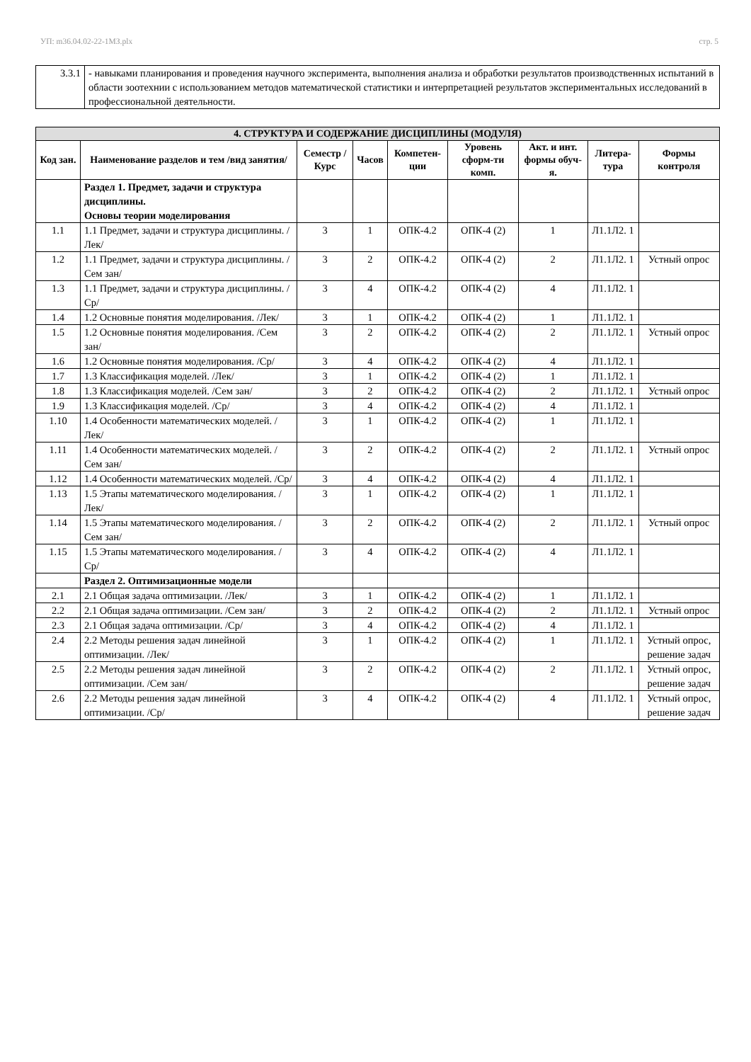УП: m36.04.02-22-1МЗ.plx стр. 5
| 3.3.1 | - навыками планирования и проведения научного эксперимента, выполнения анализа и обработки результатов производственных испытаний в области зоотехнии с использованием методов математической статистики и интерпретацией результатов экспериментальных исследований в профессиональной деятельности. |
| 4. СТРУКТУРА И СОДЕРЖАНИЕ ДИСЦИПЛИНЫ (МОДУЛЯ) | | | | | | | | |
| --- | --- | --- | --- | --- | --- | --- | --- | --- |
| Код зан. | Наименование разделов и тем /вид занятия/ | Семестр / Курс | Часов | Компетен-ции | Уровень сформ-ти комп. | Акт. и инт. формы обуч-я. | Литера-тура | Формы контроля |
| | Раздел 1. Предмет, задачи и структура дисциплины. Основы теории моделирования | | | | | | | |
| 1.1 | 1.1 Предмет, задачи и структура дисциплины. /Лек/ | 3 | 1 | ОПК-4.2 | ОПК-4 (2) | 1 | Л1.1Л2. 1 | |
| 1.2 | 1.1 Предмет, задачи и структура дисциплины. /Сем зан/ | 3 | 2 | ОПК-4.2 | ОПК-4 (2) | 2 | Л1.1Л2. 1 | Устный опрос |
| 1.3 | 1.1 Предмет, задачи и структура дисциплины. /Ср/ | 3 | 4 | ОПК-4.2 | ОПК-4 (2) | 4 | Л1.1Л2. 1 | |
| 1.4 | 1.2 Основные понятия моделирования. /Лек/ | 3 | 1 | ОПК-4.2 | ОПК-4 (2) | 1 | Л1.1Л2. 1 | |
| 1.5 | 1.2 Основные понятия моделирования. /Сем зан/ | 3 | 2 | ОПК-4.2 | ОПК-4 (2) | 2 | Л1.1Л2. 1 | Устный опрос |
| 1.6 | 1.2 Основные понятия моделирования. /Ср/ | 3 | 4 | ОПК-4.2 | ОПК-4 (2) | 4 | Л1.1Л2. 1 | |
| 1.7 | 1.3 Классификация моделей. /Лек/ | 3 | 1 | ОПК-4.2 | ОПК-4 (2) | 1 | Л1.1Л2. 1 | |
| 1.8 | 1.3 Классификация моделей. /Сем зан/ | 3 | 2 | ОПК-4.2 | ОПК-4 (2) | 2 | Л1.1Л2. 1 | Устный опрос |
| 1.9 | 1.3 Классификация моделей. /Ср/ | 3 | 4 | ОПК-4.2 | ОПК-4 (2) | 4 | Л1.1Л2. 1 | |
| 1.10 | 1.4 Особенности математических моделей. /Лек/ | 3 | 1 | ОПК-4.2 | ОПК-4 (2) | 1 | Л1.1Л2. 1 | |
| 1.11 | 1.4 Особенности математических моделей. /Сем зан/ | 3 | 2 | ОПК-4.2 | ОПК-4 (2) | 2 | Л1.1Л2. 1 | Устный опрос |
| 1.12 | 1.4 Особенности математических моделей. /Ср/ | 3 | 4 | ОПК-4.2 | ОПК-4 (2) | 4 | Л1.1Л2. 1 | |
| 1.13 | 1.5 Этапы математического моделирования. /Лек/ | 3 | 1 | ОПК-4.2 | ОПК-4 (2) | 1 | Л1.1Л2. 1 | |
| 1.14 | 1.5 Этапы математического моделирования. /Сем зан/ | 3 | 2 | ОПК-4.2 | ОПК-4 (2) | 2 | Л1.1Л2. 1 | Устный опрос |
| 1.15 | 1.5 Этапы математического моделирования. /Ср/ | 3 | 4 | ОПК-4.2 | ОПК-4 (2) | 4 | Л1.1Л2. 1 | |
| | Раздел 2. Оптимизационные модели | | | | | | | |
| 2.1 | 2.1 Общая задача оптимизации. /Лек/ | 3 | 1 | ОПК-4.2 | ОПК-4 (2) | 1 | Л1.1Л2. 1 | |
| 2.2 | 2.1 Общая задача оптимизации. /Сем зан/ | 3 | 2 | ОПК-4.2 | ОПК-4 (2) | 2 | Л1.1Л2. 1 | Устный опрос |
| 2.3 | 2.1 Общая задача оптимизации. /Ср/ | 3 | 4 | ОПК-4.2 | ОПК-4 (2) | 4 | Л1.1Л2. 1 | |
| 2.4 | 2.2 Методы решения задач линейной оптимизации. /Лек/ | 3 | 1 | ОПК-4.2 | ОПК-4 (2) | 1 | Л1.1Л2. 1 | Устный опрос, решение задач |
| 2.5 | 2.2 Методы решения задач линейной оптимизации. /Сем зан/ | 3 | 2 | ОПК-4.2 | ОПК-4 (2) | 2 | Л1.1Л2. 1 | Устный опрос, решение задач |
| 2.6 | 2.2 Методы решения задач линейной оптимизации. /Ср/ | 3 | 4 | ОПК-4.2 | ОПК-4 (2) | 4 | Л1.1Л2. 1 | Устный опрос, решение задач |